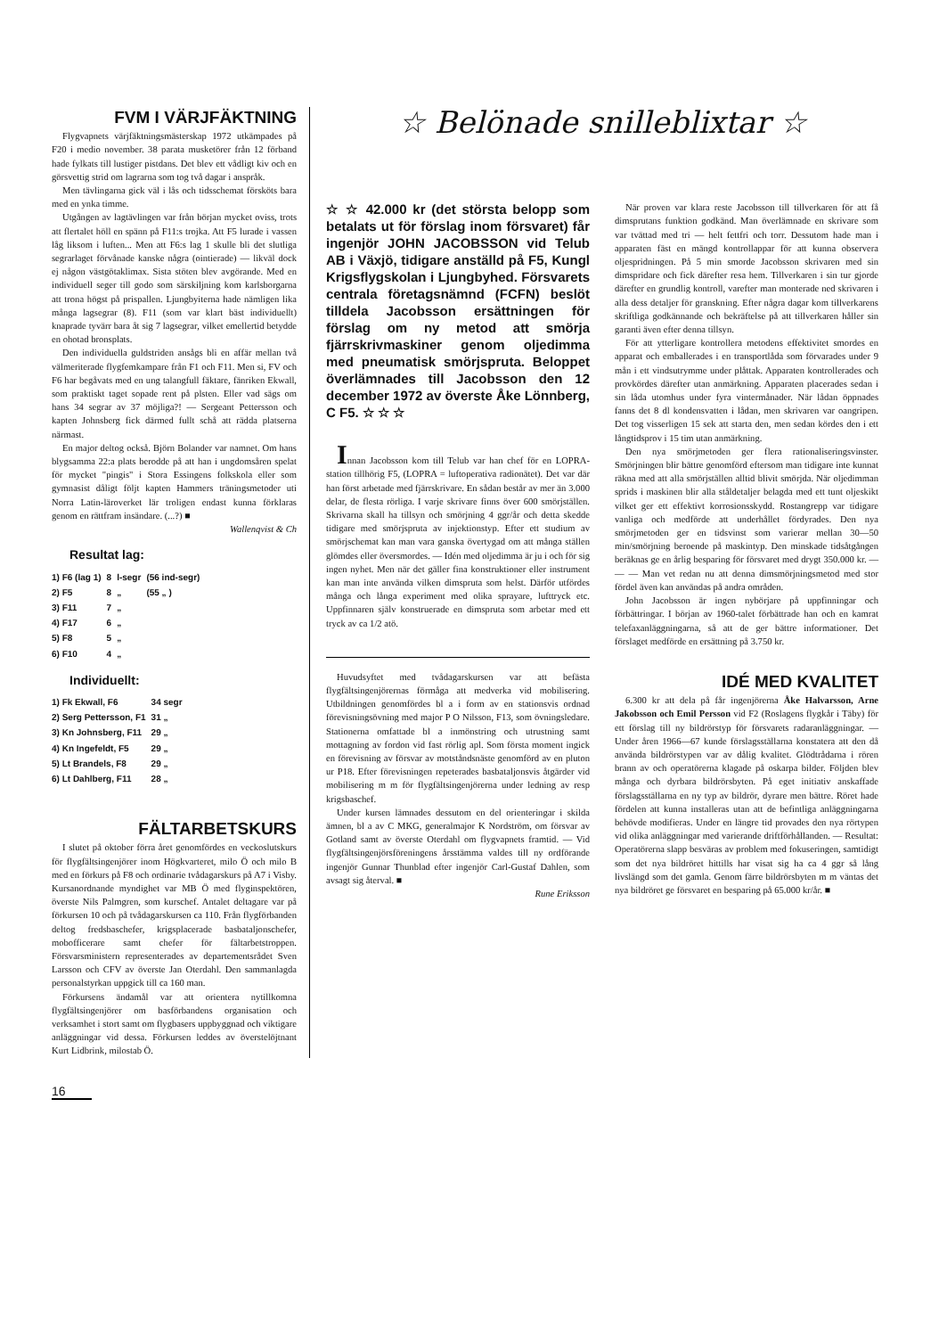FVM I VÄRJFÄKTNING
Flygvapnets värjfäktningsmästerskap 1972 utkämpades på F20 i medio november. 38 parata musketörer från 12 förband hade fylkats till lustiger pistdans. Det blev ett vådligt kiv och en görsvettig strid om lagrarna som tog två dagar i anspråk.
Men tävlingarna gick väl i lås och tidsschemat försköts bara med en ynka timme.
Utgången av lagtävlingen var från början mycket oviss, trots att flertalet höll en spänn på F11:s trojka. Att F5 lurade i vassen låg liksom i luften... Men att F6:s lag 1 skulle bli det slutliga segrarlaget förvånade kanske några (ointierade) — likväl dock ej någon västgötaklimax. Sista stöten blev avgörande. Med en individuell seger till godo som särskiljning kom karlsborgarna att trona högst på prispallen. Ljungbyiterna hade nämligen lika många lagsegrar (8). F11 (som var klart bäst individuellt) knaprade tyvärr bara åt sig 7 lagsegrar, vilket emellertid betydde en ohotad bronsplats.
Den individuella guldstriden ansågs bli en affär mellan två välmeriterade flygfemkampare från F1 och F11. Men si, FV och F6 har begåvats med en ung talangfull fäktare, fänriken Ekwall, som praktiskt taget sopade rent på plsten. Eller vad sägs om hans 34 segrar av 37 möjliga?! — Sergeant Pettersson och kapten Johnsberg fick därmed fullt schå att rädda platserna närmast.
En major deltog också. Björn Bolander var namnet. Om hans blygsamma 22:a plats berodde på att han i ungdomsåren spelat för mycket "pingis" i Stora Essingens folkskola eller som gymnasist dåligt följt kapten Hammers träningsmetoder uti Norra Latin-läroverket lär troligen endast kunna förklaras genom en rättfram insändare. (...?) ■
Wallenqvist & Ch
Resultat lag:
| 1) F6 (lag 1) | 8 | l-segr | (56 ind-segr) |
| 2) F5 | 8 | „ | (55 „ ) |
| 3) F11 | 7 | „ | |
| 4) F17 | 6 | „ | |
| 5) F8 | 5 | „ | |
| 6) F10 | 4 | „ | |
Individuellt:
| 1) Fk Ekwall, F6 | 34 segr |
| 2) Serg Pettersson, F1 | 31 „ |
| 3) Kn Johnsberg, F11 | 29 „ |
| 4) Kn Ingefeldt, F5 | 29 „ |
| 5) Lt Brandels, F8 | 29 „ |
| 6) Lt Dahlberg, F11 | 28 „ |
FÄLTARBETSKURS
I slutet på oktober förra året genomfördes en veckoslutskurs för flygfältsingenjörer inom Högkvarteret, milo Ö och milo B med en förkurs på F8 och ordinarie tvådagarskurs på A7 i Visby. Kursanordnande myndighet var MB Ö med flyginspektören, överste Nils Palmgren, som kurschef. Antalet deltagare var på förkursen 10 och på tvådagarskursen ca 110. Från flygförbanden deltog fredsbaschefer, krigsplacerade basbataljonschefer, mobofficerare samt chefer för fältarbetstroppen. Försvarsministern representerades av departementsrådet Sven Larsson och CFV av överste Jan Oterdahl. Den sammanlagda personalstyrkan uppgick till ca 160 man.
Förkursens ändamål var att orientera nytillkomna flygfältsingenjörer om basförbandens organisation och verksamhet i stort samt om flygbasers uppbyggnad och viktigare anläggningar vid dessa. Förkursen leddes av överstelöjtnant Kurt Lidbrink, milostab Ö.
☆ Belönade snilleblixtar ☆
☆ ☆ 42.000 kr (det största belopp som betalats ut för förslag inom försvaret) får ingenjör JOHN JACOBSSON vid Telub AB i Växjö, tidigare anställd på F5, Kungl Krigsflygskolan i Ljungbyhed. Försvarets centrala företagsnämnd (FCFN) beslöt tilldela Jacobsson ersättningen för förslag om ny metod att smörja fjärrskrivmaskiner genom oljedimma med pneumatisk smörjspruta. Beloppet överlämnades till Jacobsson den 12 december 1972 av överste Åke Lönnberg, C F5. ☆ ☆ ☆
Innan Jacobsson kom till Telub var han chef för en LOPRA-station tillhörig F5, (LOPRA = luftoperativa radionätet). Det var där han först arbetade med fjärrskrivare. En sådan består av mer än 3.000 delar, de flesta rörliga. I varje skrivare finns över 600 smörjställen. Skrivarna skall ha tillsyn och smörjning 4 ggr/år och detta skedde tidigare med smörjspruta av injektionstyp. Efter ett studium av smörjschemat kan man vara ganska övertygad om att många ställen glömdes eller översmordes. — Idén med oljedimma är ju i och för sig ingen nyhet. Men när det gäller fina konstruktioner eller instrument kan man inte använda vilken dimspruta som helst. Därför utfördes många och långa experiment med olika sprayare, lufttryck etc. Uppfinnaren själv konstruerade en dimspruta som arbetar med ett tryck av ca 1/2 atö.
Huvudsyftet med tvådagarskursen var att befästa flygfältsingenjörernas förmåga att medverka vid mobilisering. Utbildningen genomfördes bl a i form av en stationsvis ordnad förevisningsövning med major P O Nilsson, F13, som övningsledare. Stationerna omfattade bl a inmönstring och utrustning samt mottagning av fordon vid fast rörlig apl. Som första moment ingick en förevisning av försvar av motståndsnäste genomförd av en pluton ur P18. Efter förevisningen repeterades basbataljonsvis åtgärder vid mobilisering m m för flygfältsingenjörerna under ledning av resp krigsbaschef.
Under kursen lämnades dessutom en del orienteringar i skilda ämnen, bl a av C MKG, generalmajor K Nordström, om försvar av Gotland samt av överste Oterdahl om flygvapnets framtid. — Vid flygfältsingenjörsföreningens årsstämma valdes till ny ordförande ingenjör Gunnar Thunblad efter ingenjör Carl-Gustaf Dahlen, som avsagt sig återval. ■
Rune Eriksson
När proven var klara reste Jacobsson till tillverkaren för att få dimsprutans funktion godkänd. Man överlämnade en skrivare som var tvättad med tri — helt fettfri och torr. Dessutom hade man i apparaten fäst en mängd kontrollappar för att kunna observera oljespridningen. På 5 min smorde Jacobsson skrivaren med sin dimspridare och fick därefter resa hem. Tillverkaren i sin tur gjorde därefter en grundlig kontroll, varefter man monterade ned skrivaren i alla dess detaljer för granskning. Efter några dagar kom tillverkarens skriftliga godkännande och bekräftelse på att tillverkaren håller sin garanti även efter denna tillsyn.
För att ytterligare kontrollera metodens effektivitet smordes en apparat och emballerades i en transportlåda som förvarades under 9 mån i ett vindsutrymme under plåttak. Apparaten kontrollerades och provkördes därefter utan anmärkning. Apparaten placerades sedan i sin låda utomhus under fyra vintermånader. När lådan öppnades fanns det 8 dl kondensvatten i lådan, men skrivaren var oangripen. Det tog visserligen 15 sek att starta den, men sedan kördes den i ett långtidsprov i 15 tim utan anmärkning.
Den nya smörjmetoden ger flera rationaliseringsvinster. Smörjningen blir bättre genomförd eftersom man tidigare inte kunnat räkna med att alla smörjställen alltid blivit smörjda. När oljedimman sprids i maskinen blir alla ståldetaljer belagda med ett tunt oljeskikt vilket ger ett effektivt korrosionsskydd. Rostangrepp var tidigare vanliga och medförde att underhållet fördyrades. Den nya smörjmetoden ger en tidsvinst som varierar mellan 30—50 min/smörjning beroende på maskintyp. Den minskade tidsåtgången beräknas ge en årlig besparing för försvaret med drygt 350.000 kr. — — — Man vet redan nu att denna dimsmörjningsmetod med stor fördel även kan användas på andra områden.
John Jacobsson är ingen nybörjare på uppfinningar och förbättringar. I början av 1960-talet förbättrade han och en kamrat telefaxanläggningarna, så att de ger bättre informationer. Det förslaget medförde en ersättning på 3.750 kr.
IDÉ MED KVALITET
6.300 kr att dela på får ingenjörerna Åke Halvarsson, Arne Jakobsson och Emil Persson vid F2 (Roslagens flygkår i Täby) för ett förslag till ny bildrörstyp för försvarets radaranläggningar. — Under åren 1966—67 kunde förslagsställarna konstatera att den då använda bildrörstypen var av dålig kvalitet. Glödtrådarna i rören brann av och operatörerna klagade på oskarpa bilder. Följden blev många och dyrbara bildrörsbyten. På eget initiativ anskaffade förslagsställarna en ny typ av bildrör, dyrare men bättre. Röret hade fördelen att kunna installeras utan att de befintliga anläggningarna behövde modifieras. Under en längre tid provades den nya rörtypen vid olika anläggningar med varierande driftförhållanden. — Resultat: Operatörerna slapp besväras av problem med fokuseringen, samtidigt som det nya bildröret hittills har visat sig ha ca 4 ggr så lång livslängd som det gamla. Genom färre bildrörsbyten m m väntas det nya bildröret ge försvaret en besparing på 65.000 kr/år. ■
16